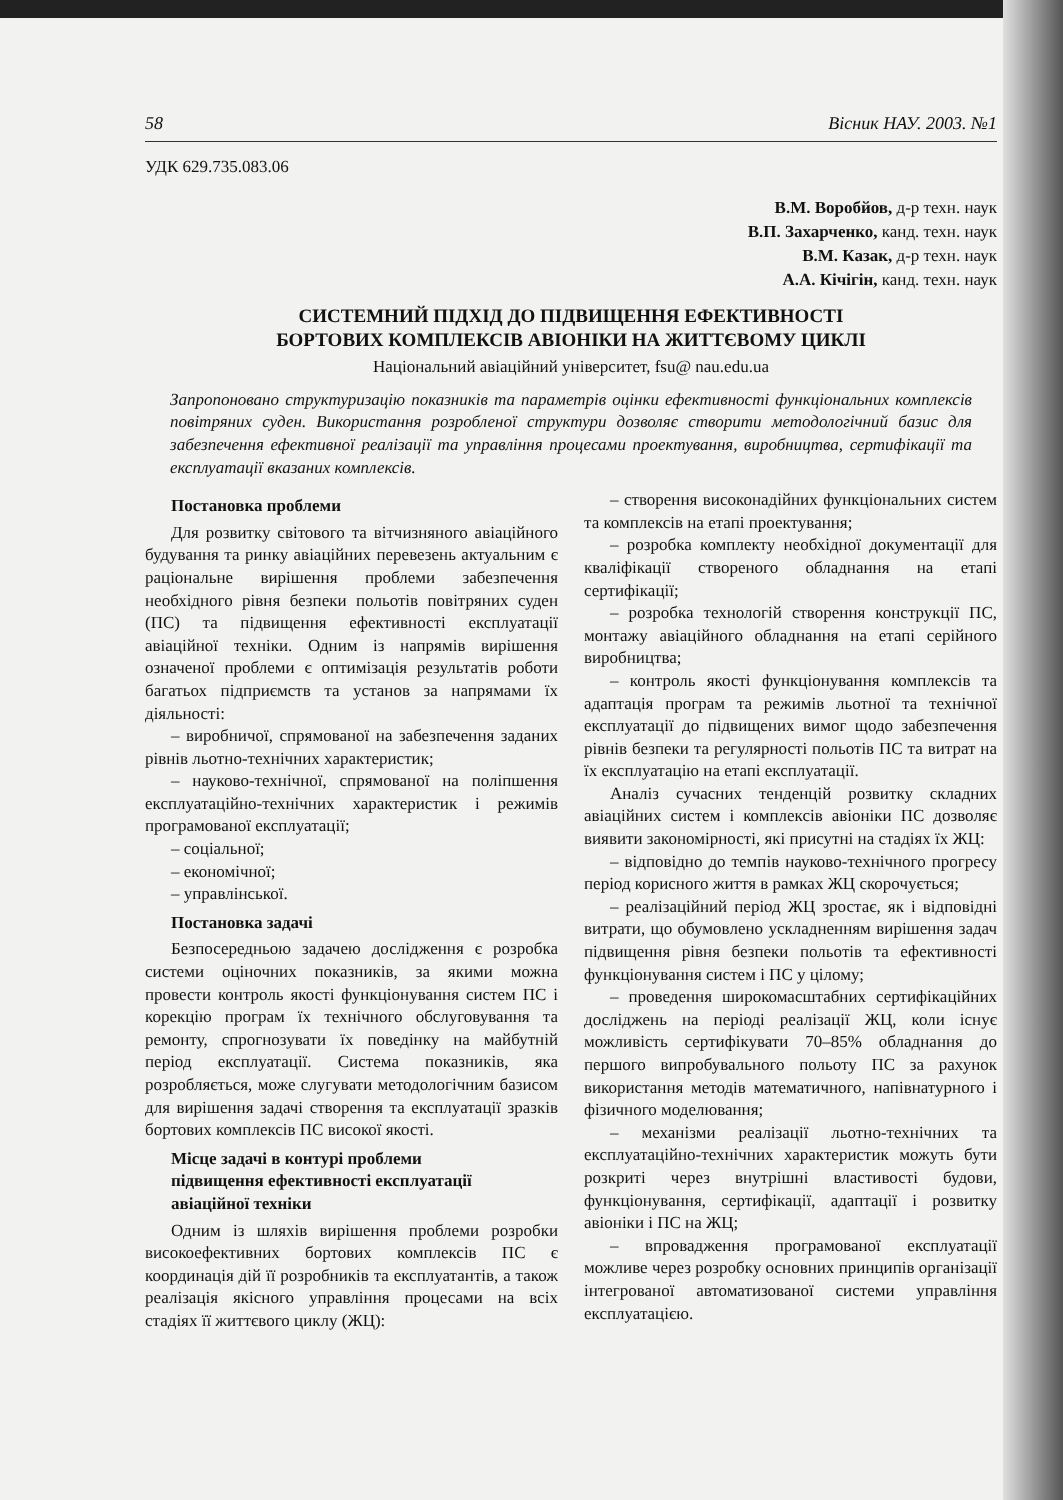58 Вісник НАУ. 2003. №1
УДК 629.735.083.06
В.М. Воробйов, д-р техн. наук
В.П. Захарченко, канд. техн. наук
В.М. Казак, д-р техн. наук
А.А. Кічігін, канд. техн. наук
СИСТЕМНИЙ ПІДХІД ДО ПІДВИЩЕННЯ ЕФЕКТИВНОСТІ
БОРТОВИХ КОМПЛЕКСІВ АВІОНІКИ НА ЖИТТЄВОМУ ЦИКЛІ
Національний авіаційний університет, fsu@ nau.edu.ua
Запропоновано структуризацію показників та параметрів оцінки ефективності функціональних комплексів повітряних суден. Використання розробленої структури дозволяє створити методологічний базис для забезпечення ефективної реалізації та управління процесами проектування, виробництва, сертифікації та експлуатації вказаних комплексів.
Постановка проблеми
Для розвитку світового та вітчизняного авіаційного будування та ринку авіаційних перевезень актуальним є раціональне вирішення проблеми забезпечення необхідного рівня безпеки польотів повітряних суден (ПС) та підвищення ефективності експлуатації авіаційної техніки. Одним із напрямів вирішення означеної проблеми є оптимізація результатів роботи багатьох підприємств та установ за напрямами їх діяльності:
– виробничої, спрямованої на забезпечення заданих рівнів льотно-технічних характеристик;
– науково-технічної, спрямованої на поліпшення експлуатаційно-технічних характеристик і режимів програмованої експлуатації;
– соціальної;
– економічної;
– управлінської.
Постановка задачі
Безпосередньою задачею дослідження є розробка системи оціночних показників, за якими можна провести контроль якості функціонування систем ПС і корекцію програм їх технічного обслуговування та ремонту, спрогнозувати їх поведінку на майбутній період експлуатації. Система показників, яка розробляється, може слугувати методологічним базисом для вирішення задачі створення та експлуатації зразків бортових комплексів ПС високої якості.
Місце задачі в контурі проблеми
підвищення ефективності експлуатації
авіаційної техніки
Одним із шляхів вирішення проблеми розробки високоефективних бортових комплексів ПС є координація дій її розробників та експлуатантів, а також реалізація якісного управління процесами на всіх стадіях її життєвого циклу (ЖЦ):
– створення високонадійних функціональних систем та комплексів на етапі проектування;
– розробка комплекту необхідної документації для кваліфікації створеного обладнання на етапі сертифікації;
– розробка технологій створення конструкції ПС, монтажу авіаційного обладнання на етапі серійного виробництва;
– контроль якості функціонування комплексів та адаптація програм та режимів льотної та технічної експлуатації до підвищених вимог щодо забезпечення рівнів безпеки та регулярності польотів ПС та витрат на їх експлуатацію на етапі експлуатації.
Аналіз сучасних тенденцій розвитку складних авіаційних систем і комплексів авіоніки ПС дозволяє виявити закономірності, які присутні на стадіях їх ЖЦ:
– відповідно до темпів науково-технічного прогресу період корисного життя в рамках ЖЦ скорочується;
– реалізаційний період ЖЦ зростає, як і відповідні витрати, що обумовлено ускладненням вирішення задач підвищення рівня безпеки польотів та ефективності функціонування систем і ПС у цілому;
– проведення широкомасштабних сертифікаційних досліджень на періоді реалізації ЖЦ, коли існує можливість сертифікувати 70–85% обладнання до першого випробувального польоту ПС за рахунок використання методів математичного, напівнатурного і фізичного моделювання;
– механізми реалізації льотно-технічних та експлуатаційно-технічних характеристик можуть бути розкриті через внутрішні властивості будови, функціонування, сертифікації, адаптації і розвитку авіоніки і ПС на ЖЦ;
– впровадження програмованої експлуатації можливе через розробку основних принципів організації інтегрованої автоматизованої системи управління експлуатацією.